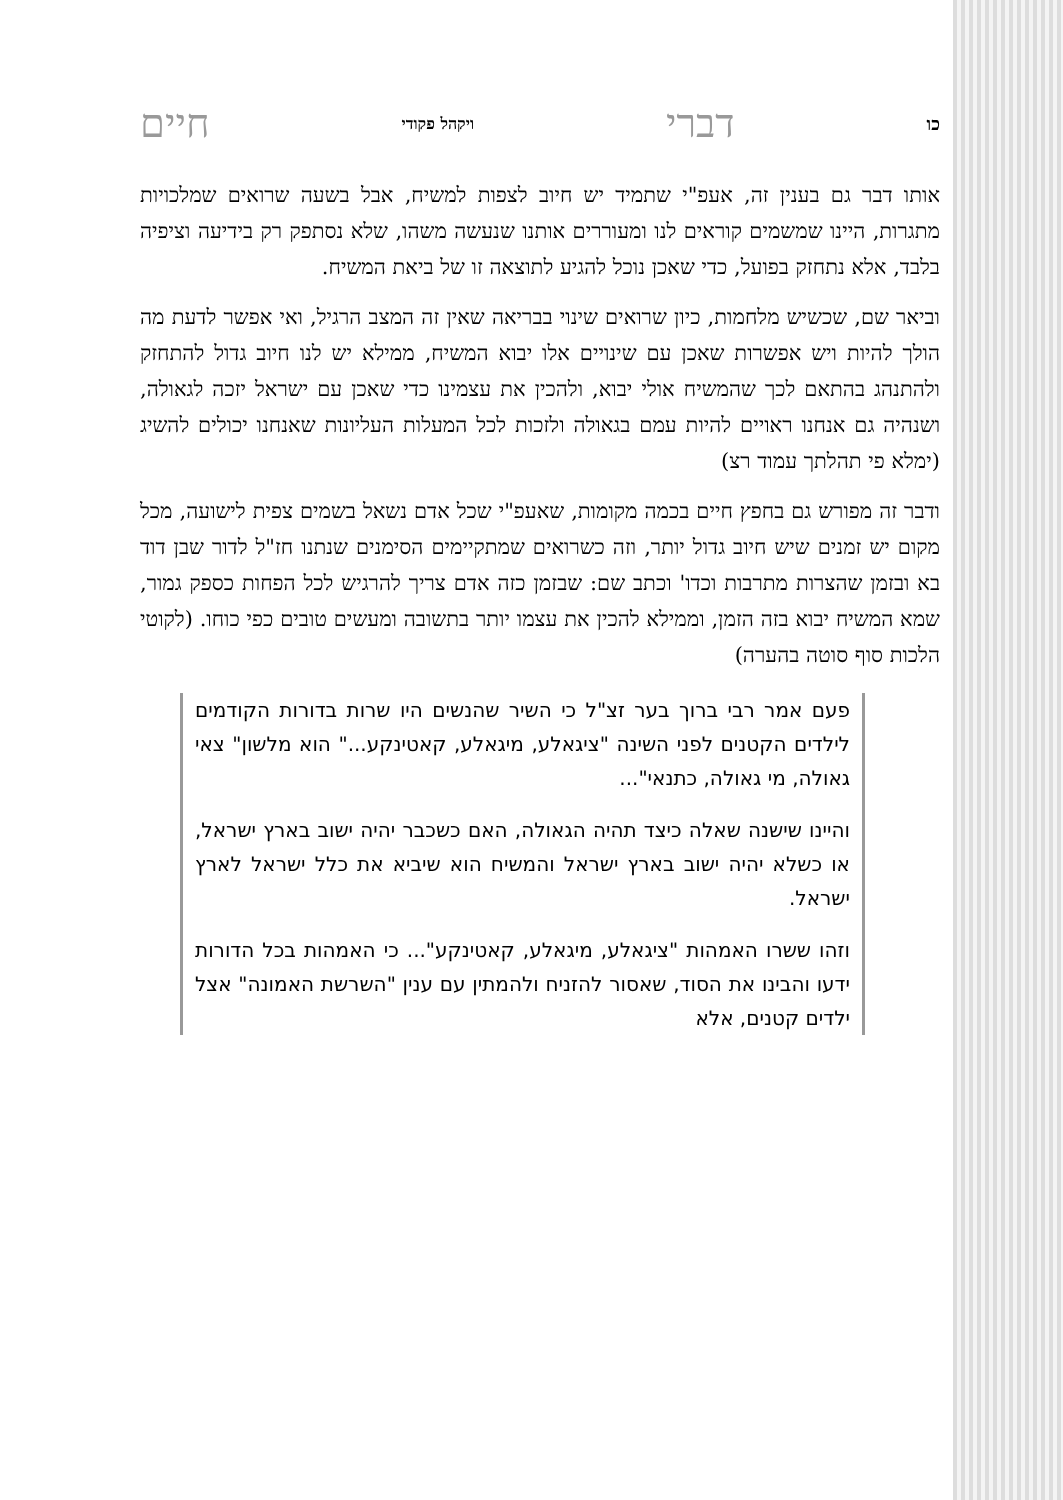כו דברי ויקהל פקודי חיים
אותו דבר גם בענין זה, אעפ"י שתמיד יש חיוב לצפות למשיח, אבל בשעה שרואים שמלכויות מתגרות, היינו שמשמים קוראים לנו ומעוררים אותנו שנעשה משהו, שלא נסתפק רק בידיעה וציפיה בלבד, אלא נתחזק בפועל, כדי שאכן נוכל להגיע לתוצאה זו של ביאת המשיח.
וביאר שם, שכשיש מלחמות, כיון שרואים שינוי בבריאה שאין זה המצב הרגיל, ואי אפשר לדעת מה הולך להיות ויש אפשרות שאכן עם שינויים אלו יבוא המשיח, ממילא יש לנו חיוב גדול להתחזק ולהתנהג בהתאם לכך שהמשיח אולי יבוא, ולהכין את עצמינו כדי שאכן עם ישראל יזכה לגאולה, ושנהיה גם אנחנו ראויים להיות עמם בגאולה ולזכות לכל המעלות העליונות שאנחנו יכולים להשיג (ימלא פי תהלתך עמוד רצ)
ודבר זה מפורש גם בחפץ חיים בכמה מקומות, שאעפ"י שכל אדם נשאל בשמים צפית לישועה, מכל מקום יש זמנים שיש חיוב גדול יותר, וזה כשרואים שמתקיימים הסימנים שנתנו חז"ל לדור שבן דוד בא ובזמן שהצרות מתרבות וכדו' וכתב שם: שבזמן כזה אדם צריך להרגיש לכל הפחות כספק גמור, שמא המשיח יבוא בזה הזמן, וממילא להכין את עצמו יותר בתשובה ומעשים טובים כפי כוחו. (לקוטי הלכות סוף סוטה בהערה)
פעם אמר רבי ברוך בער זצ"ל כי השיר שהנשים היו שרות בדורות הקודמים לילדים הקטנים לפני השינה "ציגאלע, מיגאלע, קאטינקע..." הוא מלשון" צאי גאולה, מי גאולה, כתנאי"...
והיינו שישנה שאלה כיצד תהיה הגאולה, האם כשכבר יהיה ישוב בארץ ישראל, או כשלא יהיה ישוב בארץ ישראל והמשיח הוא שיביא את כלל ישראל לארץ ישראל.
וזהו ששרו האמהות "ציגאלע, מיגאלע, קאטינקע"... כי האמהות בכל הדורות ידעו והבינו את הסוד, שאסור להזניח ולהמתין עם ענין "השרשת האמונה" אצל ילדים קטנים, אלא